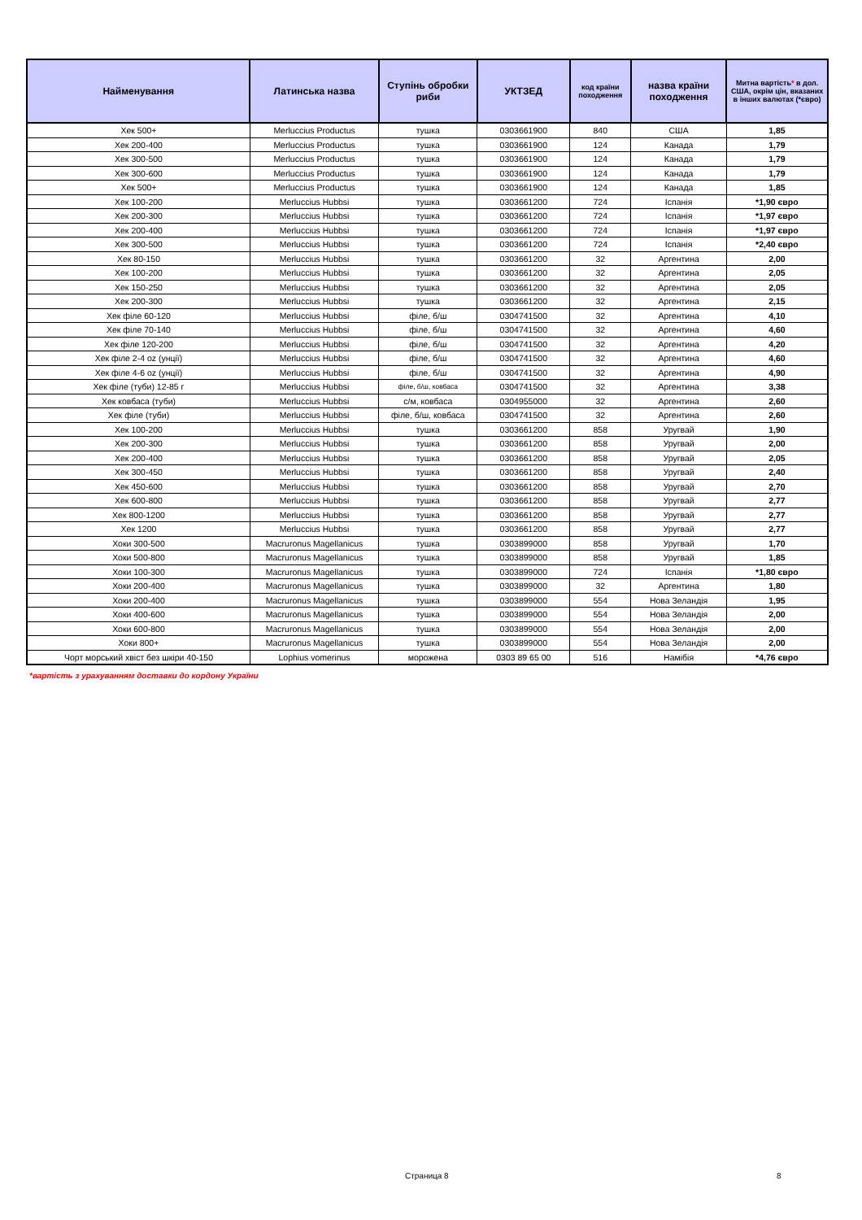| Найменування | Латинська назва | Ступінь обробки риби | УКТЗЕД | код країни походження | назва країни походження | Митна вартість * в дол. США, окрім цін, вказаних в інших валютах (*євро) |
| --- | --- | --- | --- | --- | --- | --- |
| Хек 500+ | Merluccius Productus | тушка | 0303661900 | 840 | США | 1,85 |
| Хек 200-400 | Merluccius Productus | тушка | 0303661900 | 124 | Канада | 1,79 |
| Хек 300-500 | Merluccius Productus | тушка | 0303661900 | 124 | Канада | 1,79 |
| Хек 300-600 | Merluccius Productus | тушка | 0303661900 | 124 | Канада | 1,79 |
| Хек 500+ | Merluccius Productus | тушка | 0303661900 | 124 | Канада | 1,85 |
| Хек 100-200 | Merluccius Hubbsi | тушка | 0303661200 | 724 | Іспанія | *1,90 євро |
| Хек 200-300 | Merluccius Hubbsi | тушка | 0303661200 | 724 | Іспанія | *1,97 євро |
| Хек 200-400 | Merluccius Hubbsi | тушка | 0303661200 | 724 | Іспанія | *1,97 євро |
| Хек 300-500 | Merluccius Hubbsi | тушка | 0303661200 | 724 | Іспанія | *2,40 євро |
| Хек 80-150 | Merluccius Hubbsi | тушка | 0303661200 | 32 | Аргентина | 2,00 |
| Хек 100-200 | Merluccius Hubbsi | тушка | 0303661200 | 32 | Аргентина | 2,05 |
| Хек 150-250 | Merluccius Hubbsi | тушка | 0303661200 | 32 | Аргентина | 2,05 |
| Хек 200-300 | Merluccius Hubbsi | тушка | 0303661200 | 32 | Аргентина | 2,15 |
| Хек філе 60-120 | Merluccius Hubbsi | філе, б/ш | 0304741500 | 32 | Аргентина | 4,10 |
| Хек філе 70-140 | Merluccius Hubbsi | філе, б/ш | 0304741500 | 32 | Аргентина | 4,60 |
| Хек філе 120-200 | Merluccius Hubbsi | філе, б/ш | 0304741500 | 32 | Аргентина | 4,20 |
| Хек філе 2-4 oz (унції) | Merluccius Hubbsi | філе, б/ш | 0304741500 | 32 | Аргентина | 4,60 |
| Хек філе 4-6 oz (унції) | Merluccius Hubbsi | філе, б/ш | 0304741500 | 32 | Аргентина | 4,90 |
| Хек філе (туби) 12-85 г | Merluccius Hubbsi | філе, б/ш, ковбаса | 0304741500 | 32 | Аргентина | 3,38 |
| Хек ковбаса (туби) | Merluccius Hubbsi | с/м, ковбаса | 0304955000 | 32 | Аргентина | 2,60 |
| Хек філе (туби) | Merluccius Hubbsi | філе, б/ш, ковбаса | 0304741500 | 32 | Аргентина | 2,60 |
| Хек 100-200 | Merluccius Hubbsi | тушка | 0303661200 | 858 | Уругвай | 1,90 |
| Хек 200-300 | Merluccius Hubbsi | тушка | 0303661200 | 858 | Уругвай | 2,00 |
| Хек 200-400 | Merluccius Hubbsi | тушка | 0303661200 | 858 | Уругвай | 2,05 |
| Хек 300-450 | Merluccius Hubbsi | тушка | 0303661200 | 858 | Уругвай | 2,40 |
| Хек 450-600 | Merluccius Hubbsi | тушка | 0303661200 | 858 | Уругвай | 2,70 |
| Хек 600-800 | Merluccius Hubbsi | тушка | 0303661200 | 858 | Уругвай | 2,77 |
| Хек 800-1200 | Merluccius Hubbsi | тушка | 0303661200 | 858 | Уругвай | 2,77 |
| Хек 1200 | Merluccius Hubbsi | тушка | 0303661200 | 858 | Уругвай | 2,77 |
| Хоки 300-500 | Macruronus Magellanicus | тушка | 0303899000 | 858 | Уругвай | 1,70 |
| Хоки 500-800 | Macruronus Magellanicus | тушка | 0303899000 | 858 | Уругвай | 1,85 |
| Хоки 100-300 | Macruronus Magellanicus | тушка | 0303899000 | 724 | Іспанія | *1,80 євро |
| Хоки 200-400 | Macruronus Magellanicus | тушка | 0303899000 | 32 | Аргентина | 1,80 |
| Хоки 200-400 | Macruronus Magellanicus | тушка | 0303899000 | 554 | Нова Зеландія | 1,95 |
| Хоки 400-600 | Macruronus Magellanicus | тушка | 0303899000 | 554 | Нова Зеландія | 2,00 |
| Хоки 600-800 | Macruronus Magellanicus | тушка | 0303899000 | 554 | Нова Зеландія | 2,00 |
| Хоки 800+ | Macruronus Magellanicus | тушка | 0303899000 | 554 | Нова Зеландія | 2,00 |
| Чорт морський хвіст без шкіри 40-150 | Lophius vomerinus | морожена | 0303 89 65 00 | 516 | Намібія | *4,76 євро |
*вартість з урахуванням доставки до кордону України
Страница 8 8